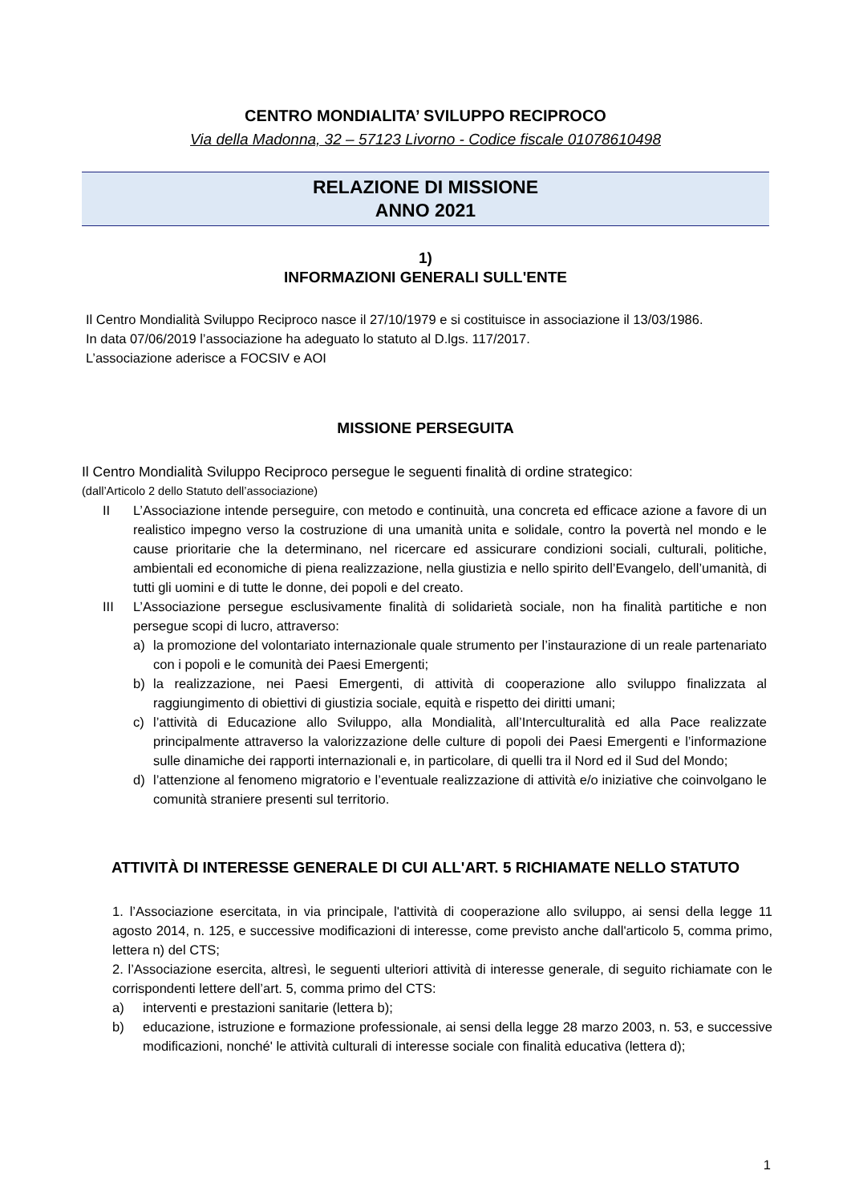CENTRO MONDIALITA’ SVILUPPO RECIPROCO
Via della Madonna, 32 – 57123 Livorno - Codice fiscale 01078610498
RELAZIONE DI MISSIONE
ANNO 2021
1)
INFORMAZIONI GENERALI SULL'ENTE
Il Centro Mondialità Sviluppo Reciproco nasce il 27/10/1979 e si costituisce in associazione il 13/03/1986.
In data 07/06/2019 l’associazione ha adeguato lo statuto al D.lgs. 117/2017.
L’associazione aderisce a FOCSIV e AOI
MISSIONE PERSEGUITA
Il Centro Mondialità Sviluppo Reciproco persegue le seguenti finalità di ordine strategico:
(dall’Articolo 2 dello Statuto dell’associazione)
II L’Associazione intende perseguire, con metodo e continuità, una concreta ed efficace azione a favore di un realistico impegno verso la costruzione di una umanità unita e solidale, contro la povertà nel mondo e le cause prioritarie che la determinano, nel ricercare ed assicurare condizioni sociali, culturali, politiche, ambientali ed economiche di piena realizzazione, nella giustizia e nello spirito dell’Evangelo, dell’umanità, di tutti gli uomini e di tutte le donne, dei popoli e del creato.
III L’Associazione persegue esclusivamente finalità di solidarietà sociale, non ha finalità partitiche e non persegue scopi di lucro, attraverso:
a) la promozione del volontariato internazionale quale strumento per l’instaurazione di un reale partenariato con i popoli e le comunità dei Paesi Emergenti;
b) la realizzazione, nei Paesi Emergenti, di attività di cooperazione allo sviluppo finalizzata al raggiungimento di obiettivi di giustizia sociale, equità e rispetto dei diritti umani;
c) l’attività di Educazione allo Sviluppo, alla Mondialità, all’Interculturalità ed alla Pace realizzate principalmente attraverso la valorizzazione delle culture di popoli dei Paesi Emergenti e l’informazione sulle dinamiche dei rapporti internazionali e, in particolare, di quelli tra il Nord ed il Sud del Mondo;
d) l’attenzione al fenomeno migratorio e l’eventuale realizzazione di attività e/o iniziative che coinvolgano le comunità straniere presenti sul territorio.
ATTIVITÀ DI INTERESSE GENERALE DI CUI ALL'ART. 5 RICHIAMATE NELLO STATUTO
1. l’Associazione esercitata, in via principale, l'attività di cooperazione allo sviluppo, ai sensi della legge 11 agosto 2014, n. 125, e successive modificazioni di interesse, come previsto anche dall'articolo 5, comma primo, lettera n) del CTS;
2. l’Associazione esercita, altresì, le seguenti ulteriori attività di interesse generale, di seguito richiamate con le corrispondenti lettere dell’art. 5, comma primo del CTS:
a) interventi e prestazioni sanitarie (lettera b);
b) educazione, istruzione e formazione professionale, ai sensi della legge 28 marzo 2003, n. 53, e successive modificazioni, nonché' le attività culturali di interesse sociale con finalità educativa (lettera d);
1